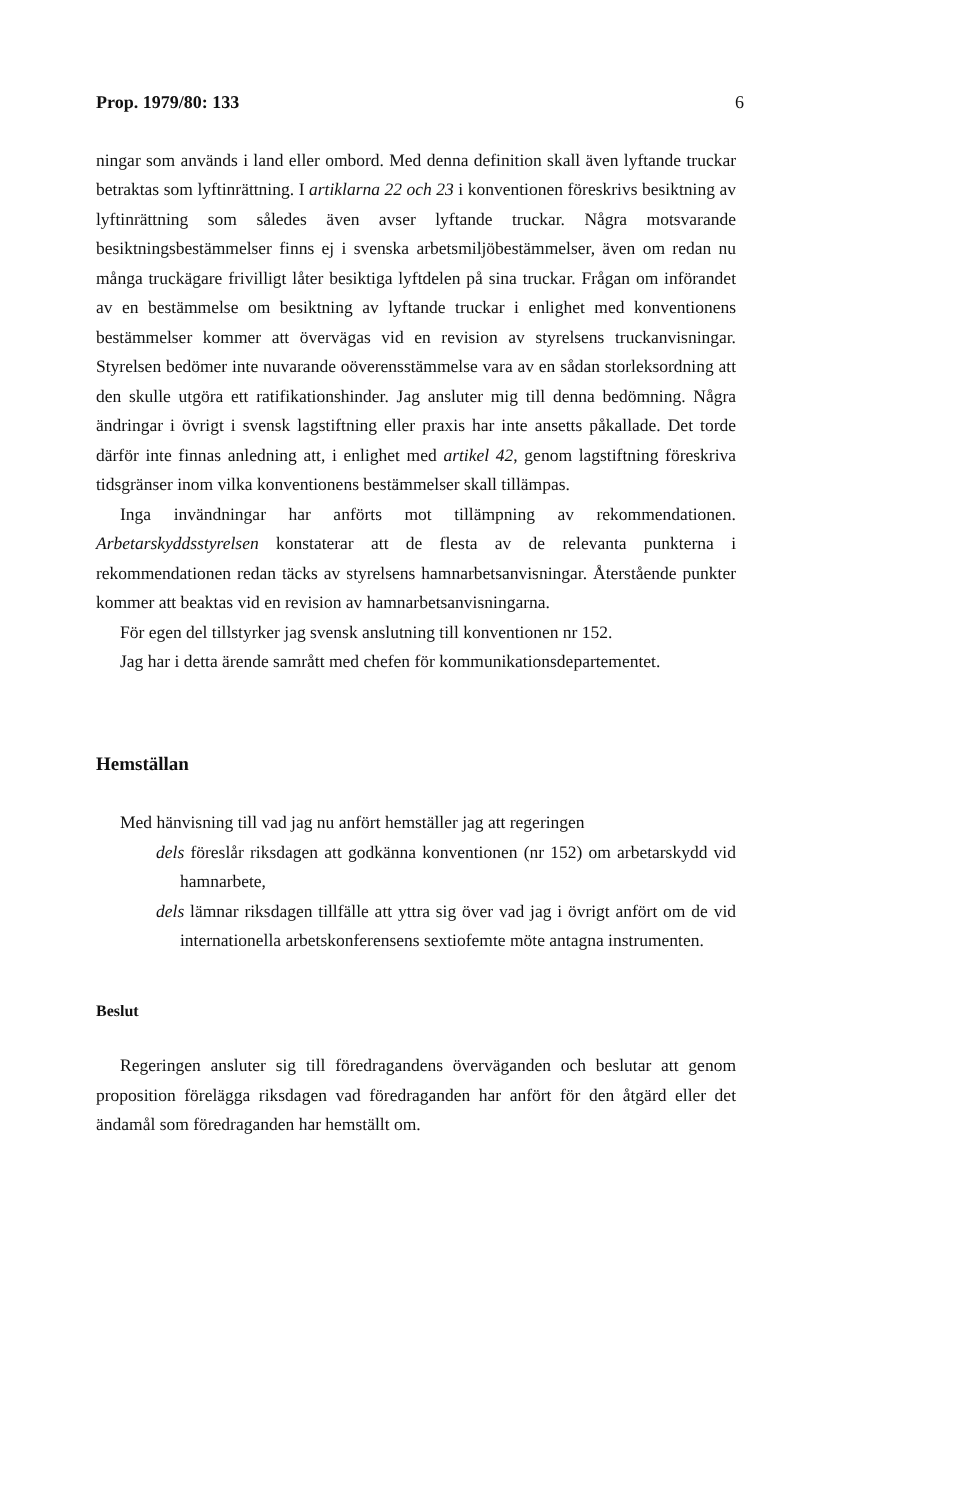Prop. 1979/80: 133 6
ningar som används i land eller ombord. Med denna definition skall även lyftande truckar betraktas som lyftinrättning. I artiklarna 22 och 23 i konventionen föreskrivs besiktning av lyftinrättning som således även avser lyftande truckar. Några motsvarande besiktningsbestämmelser finns ej i svenska arbetsmiljöbestämmelser, även om redan nu många truckägare frivilligt låter besiktiga lyftdelen på sina truckar. Frågan om införandet av en bestämmelse om besiktning av lyftande truckar i enlighet med konventionens bestämmelser kommer att övervägas vid en revision av styrelsens truckanvisningar. Styrelsen bedömer inte nuvarande oöverensstämmelse vara av en sådan storleksordning att den skulle utgöra ett ratifikationshinder. Jag ansluter mig till denna bedömning. Några ändringar i övrigt i svensk lagstiftning eller praxis har inte ansetts påkallade. Det torde därför inte finnas anledning att, i enlighet med artikel 42, genom lagstiftning föreskriva tidsgränser inom vilka konventionens bestämmelser skall tillämpas.
Inga invändningar har anförts mot tillämpning av rekommendationen. Arbetarskyddsstyrelsen konstaterar att de flesta av de relevanta punkterna i rekommendationen redan täcks av styrelsens hamnarbetsanvisningar. Återstående punkter kommer att beaktas vid en revision av hamnarbetsanvisningarna.
För egen del tillstyrker jag svensk anslutning till konventionen nr 152.
Jag har i detta ärende samrått med chefen för kommunikationsdepartementet.
Hemställan
Med hänvisning till vad jag nu anfört hemställer jag att regeringen
dels föreslår riksdagen att godkänna konventionen (nr 152) om arbetarskydd vid hamnarbete,
dels lämnar riksdagen tillfälle att yttra sig över vad jag i övrigt anfört om de vid internationella arbetskonferensens sextiofemte möte antagna instrumenten.
Beslut
Regeringen ansluter sig till föredragandens överväganden och beslutar att genom proposition förelägga riksdagen vad föredraganden har anfört för den åtgärd eller det ändamål som föredraganden har hemställt om.